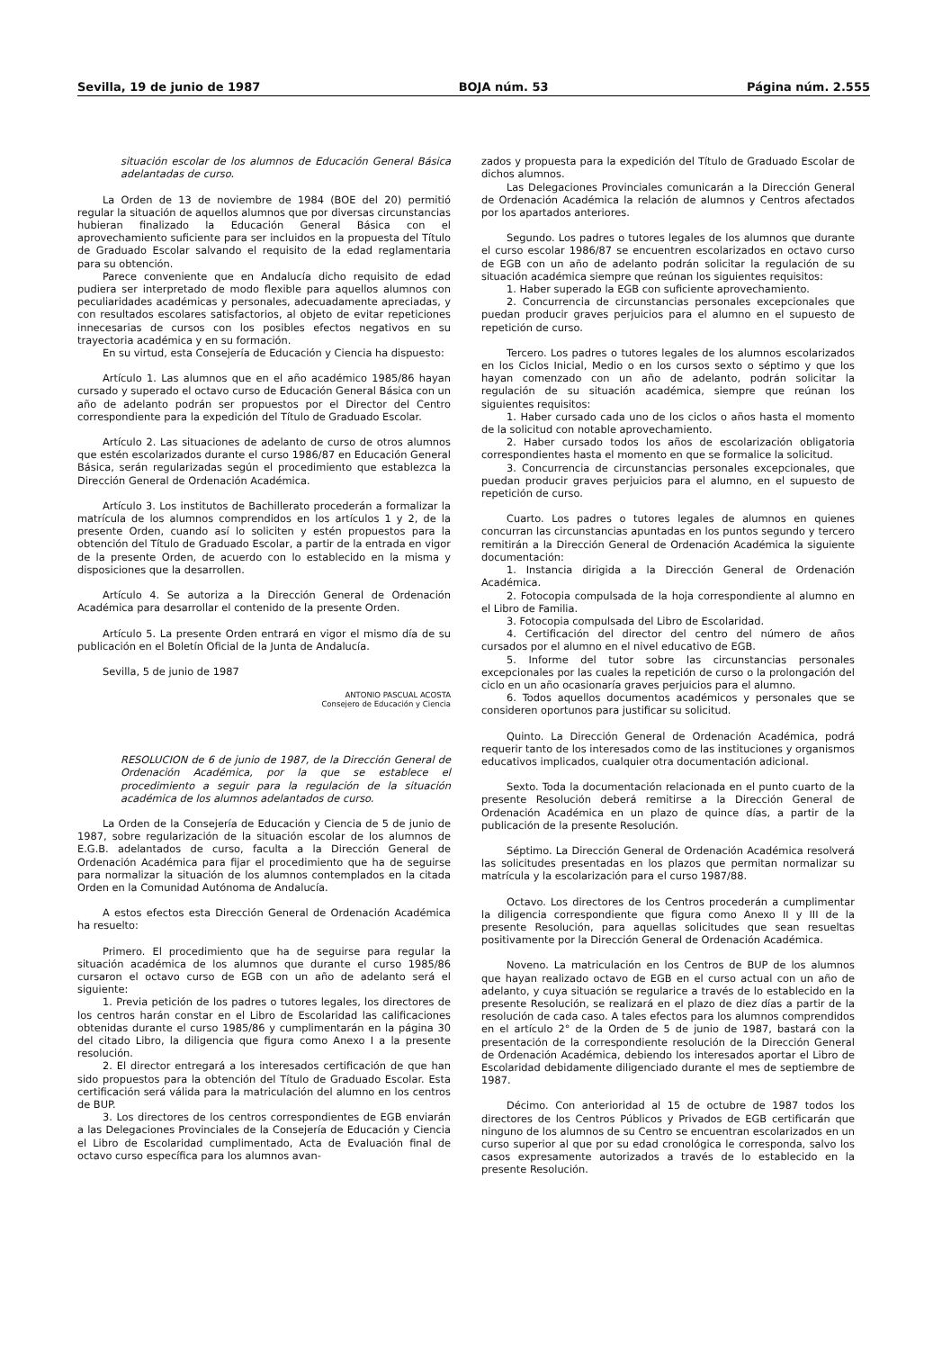Sevilla, 19 de junio de 1987 BOJA núm. 53 Página núm. 2.555
situación escolar de los alumnos de Educación General Básica adelantadas de curso.
La Orden de 13 de noviembre de 1984 (BOE del 20) permitió regular la situación de aquellos alumnos que por diversas circunstancias hubieran finalizado la Educación General Básica con el aprovechamiento suficiente para ser incluidos en la propuesta del Título de Graduado Escolar salvando el requisito de la edad reglamentaria para su obtención.
Parece conveniente que en Andalucía dicho requisito de edad pudiera ser interpretado de modo flexible para aquellos alumnos con peculiaridades académicas y personales, adecuadamente apreciadas, y con resultados escolares satisfactorios, al objeto de evitar repeticiones innecesarias de cursos con los posibles efectos negativos en su trayectoria académica y en su formación.
En su virtud, esta Consejería de Educación y Ciencia ha dispuesto:
Artículo 1. Las alumnos que en el año académico 1985/86 hayan cursado y superado el octavo curso de Educación General Básica con un año de adelanto podrán ser propuestos por el Director del Centro correspondiente para la expedición del Título de Graduado Escolar.
Artículo 2. Las situaciones de adelanto de curso de otros alumnos que estén escolarizados durante el curso 1986/87 en Educación General Básica, serán regularizadas según el procedimiento que establezca la Dirección General de Ordenación Académica.
Artículo 3. Los institutos de Bachillerato procederán a formalizar la matrícula de los alumnos comprendidos en los artículos 1 y 2, de la presente Orden, cuando así lo soliciten y estén propuestos para la obtención del Título de Graduado Escolar, a partir de la entrada en vigor de la presente Orden, de acuerdo con lo establecido en la misma y disposiciones que la desarrollen.
Artículo 4. Se autoriza a la Dirección General de Ordenación Académica para desarrollar el contenido de la presente Orden.
Artículo 5. La presente Orden entrará en vigor el mismo día de su publicación en el Boletín Oficial de la Junta de Andalucía.
Sevilla, 5 de junio de 1987
ANTONIO PASCUAL ACOSTA
Consejero de Educación y Ciencia
RESOLUCION de 6 de junio de 1987, de la Dirección General de Ordenación Académica, por la que se establece el procedimiento a seguir para la regulación de la situación académica de los alumnos adelantados de curso.
La Orden de la Consejería de Educación y Ciencia de 5 de junio de 1987, sobre regularización de la situación escolar de los alumnos de E.G.B. adelantados de curso, faculta a la Dirección General de Ordenación Académica para fijar el procedimiento que ha de seguirse para normalizar la situación de los alumnos contemplados en la citada Orden en la Comunidad Autónoma de Andalucía.
A estos efectos esta Dirección General de Ordenación Académica ha resuelto:
Primero. El procedimiento que ha de seguirse para regular la situación académica de los alumnos que durante el curso 1985/86 cursaron el octavo curso de EGB con un año de adelanto será el siguiente:
1. Previa petición de los padres o tutores legales, los directores de los centros harán constar en el Libro de Escolaridad las calificaciones obtenidas durante el curso 1985/86 y cumplimentarán en la página 30 del citado Libro, la diligencia que figura como Anexo I a la presente resolución.
2. El director entregará a los interesados certificación de que han sido propuestos para la obtención del Título de Graduado Escolar. Esta certificación será válida para la matriculación del alumno en los centros de BUP.
3. Los directores de los centros correspondientes de EGB enviarán a las Delegaciones Provinciales de la Consejería de Educación y Ciencia el Libro de Escolaridad cumplimentado, Acta de Evaluación final de octavo curso específica para los alumnos avan-
zados y propuesta para la expedición del Título de Graduado Escolar de dichos alumnos.
Las Delegaciones Provinciales comunicarán a la Dirección General de Ordenación Académica la relación de alumnos y Centros afectados por los apartados anteriores.
Segundo. Los padres o tutores legales de los alumnos que durante el curso escolar 1986/87 se encuentren escolarizados en octavo curso de EGB con un año de adelanto podrán solicitar la regulación de su situación académica siempre que reúnan los siguientes requisitos:
1. Haber superado la EGB con suficiente aprovechamiento.
2. Concurrencia de circunstancias personales excepcionales que puedan producir graves perjuicios para el alumno en el supuesto de repetición de curso.
Tercero. Los padres o tutores legales de los alumnos escolarizados en los Ciclos Inicial, Medio o en los cursos sexto o séptimo y que los hayan comenzado con un año de adelanto, podrán solicitar la regulación de su situación académica, siempre que reúnan los siguientes requisitos:
1. Haber cursado cada uno de los ciclos o años hasta el momento de la solicitud con notable aprovechamiento.
2. Haber cursado todos los años de escolarización obligatoria correspondientes hasta el momento en que se formalice la solicitud.
3. Concurrencia de circunstancias personales excepcionales, que puedan producir graves perjuicios para el alumno, en el supuesto de repetición de curso.
Cuarto. Los padres o tutores legales de alumnos en quienes concurran las circunstancias apuntadas en los puntos segundo y tercero remitirán a la Dirección General de Ordenación Académica la siguiente documentación:
1. Instancia dirigida a la Dirección General de Ordenación Académica.
2. Fotocopia compulsada de la hoja correspondiente al alumno en el Libro de Familia.
3. Fotocopia compulsada del Libro de Escolaridad.
4. Certificación del director del centro del número de años cursados por el alumno en el nivel educativo de EGB.
5. Informe del tutor sobre las circunstancias personales excepcionales por las cuales la repetición de curso o la prolongación del ciclo en un año ocasionaría graves perjuicios para el alumno.
6. Todos aquellos documentos académicos y personales que se consideren oportunos para justificar su solicitud.
Quinto. La Dirección General de Ordenación Académica, podrá requerir tanto de los interesados como de las instituciones y organismos educativos implicados, cualquier otra documentación adicional.
Sexto. Toda la documentación relacionada en el punto cuarto de la presente Resolución deberá remitirse a la Dirección General de Ordenación Académica en un plazo de quince días, a partir de la publicación de la presente Resolución.
Séptimo. La Dirección General de Ordenación Académica resolverá las solicitudes presentadas en los plazos que permitan normalizar su matrícula y la escolarización para el curso 1987/88.
Octavo. Los directores de los Centros procederán a cumplimentar la diligencia correspondiente que figura como Anexo II y III de la presente Resolución, para aquellas solicitudes que sean resueltas positivamente por la Dirección General de Ordenación Académica.
Noveno. La matriculación en los Centros de BUP de los alumnos que hayan realizado octavo de EGB en el curso actual con un año de adelanto, y cuya situación se regularice a través de lo establecido en la presente Resolución, se realizará en el plazo de diez días a partir de la resolución de cada caso. A tales efectos para los alumnos comprendidos en el artículo 2° de la Orden de 5 de junio de 1987, bastará con la presentación de la correspondiente resolución de la Dirección General de Ordenación Académica, debiendo los interesados aportar el Libro de Escolaridad debidamente diligenciado durante el mes de septiembre de 1987.
Décimo. Con anterioridad al 15 de octubre de 1987 todos los directores de los Centros Públicos y Privados de EGB certificarán que ninguno de los alumnos de su Centro se encuentran escolarizados en un curso superior al que por su edad cronológica le corresponda, salvo los casos expresamente autorizados a través de lo establecido en la presente Resolución.